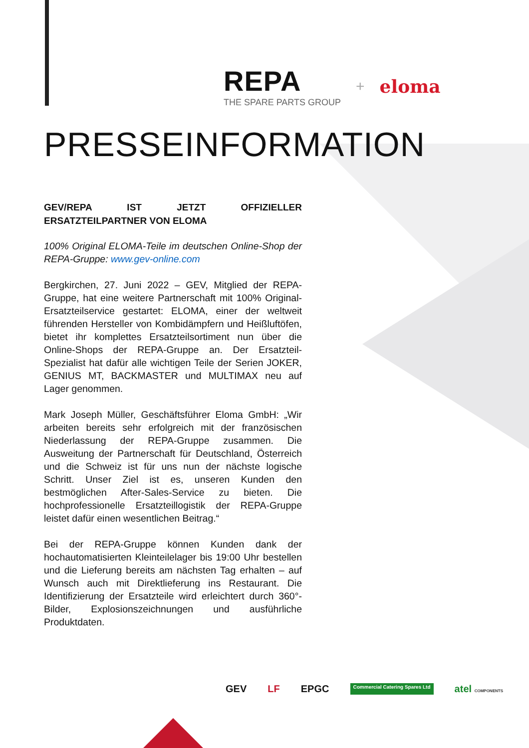REPA
THE SPARE PARTS GROUP
+
eloma
PRESSEINFORMATION
GEV/REPA IST JETZT OFFIZIELLER ERSATZTEILPARTNER VON ELOMA
100% Original ELOMA-Teile im deutschen Online-Shop der REPA-Gruppe: www.gev-online.com
Bergkirchen, 27. Juni 2022 – GEV, Mitglied der REPA-Gruppe, hat eine weitere Partnerschaft mit 100% Original-Ersatzteilservice gestartet: ELOMA, einer der weltweit führenden Hersteller von Kombidämpfern und Heißluftöfen, bietet ihr komplettes Ersatzteilsortiment nun über die Online-Shops der REPA-Gruppe an. Der Ersatzteil-Spezialist hat dafür alle wichtigen Teile der Serien JOKER, GENIUS MT, BACKMASTER und MULTIMAX neu auf Lager genommen.
Mark Joseph Müller, Geschäftsführer Eloma GmbH: „Wir arbeiten bereits sehr erfolgreich mit der französischen Niederlassung der REPA-Gruppe zusammen. Die Ausweitung der Partnerschaft für Deutschland, Österreich und die Schweiz ist für uns nun der nächste logische Schritt. Unser Ziel ist es, unseren Kunden den bestmöglichen After-Sales-Service zu bieten. Die hochprofessionelle Ersatzteillogistik der REPA-Gruppe leistet dafür einen wesentlichen Beitrag.“
Bei der REPA-Gruppe können Kunden dank der hochautomatisierten Kleinteilelager bis 19:00 Uhr bestellen und die Lieferung bereits am nächsten Tag erhalten – auf Wunsch auch mit Direktlieferung ins Restaurant. Die Identifizierung der Ersatzteile wird erleichtert durch 360°-Bilder, Explosionszeichnungen und ausführliche Produktdaten.
GEV LF EPGC Commercial Catering Spares Ltd atel COMPONENTS